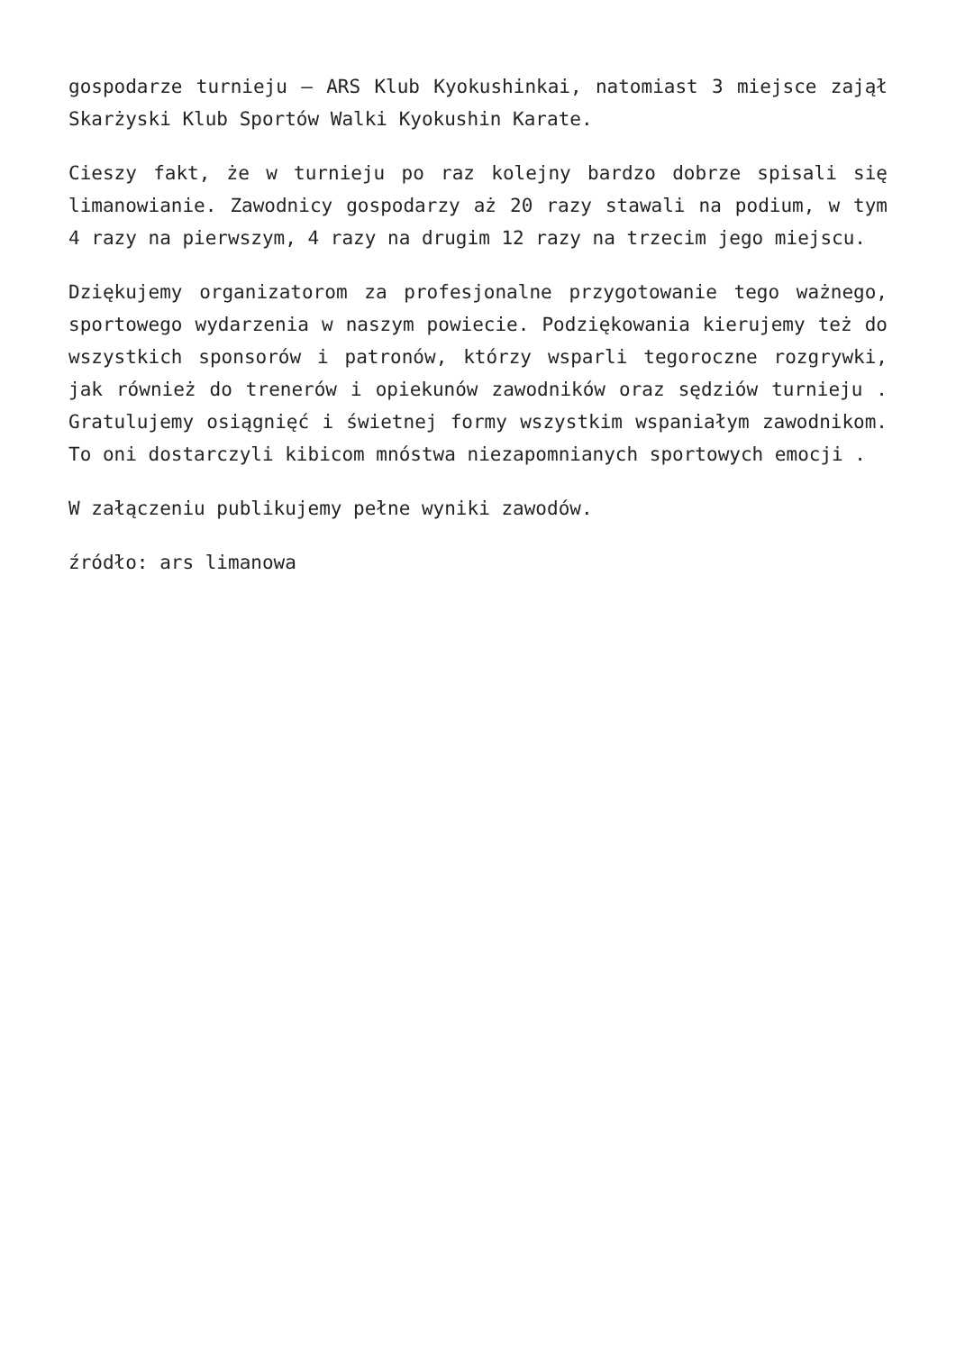gospodarze turnieju – ARS Klub Kyokushinkai, natomiast 3 miejsce zajął Skarżyski Klub Sportów Walki Kyokushin Karate.
Cieszy fakt, że w turnieju po raz kolejny bardzo dobrze spisali się limanowianie. Zawodnicy gospodarzy aż 20 razy stawali na podium, w tym 4 razy na pierwszym, 4 razy na drugim 12 razy na trzecim jego miejscu.
Dziękujemy organizatorom za profesjonalne przygotowanie tego ważnego, sportowego wydarzenia w naszym powiecie. Podziękowania kierujemy też do wszystkich sponsorów i patronów, którzy wsparli tegoroczne rozgrywki, jak również do trenerów i opiekunów zawodników oraz sędziów turnieju . Gratulujemy osiągnięć i świetnej formy wszystkim wspaniałym zawodnikom. To oni dostarczyli kibicom mnóstwa niezapomnianych sportowych emocji .
W załączeniu publikujemy pełne wyniki zawodów.
źródło: ars limanowa